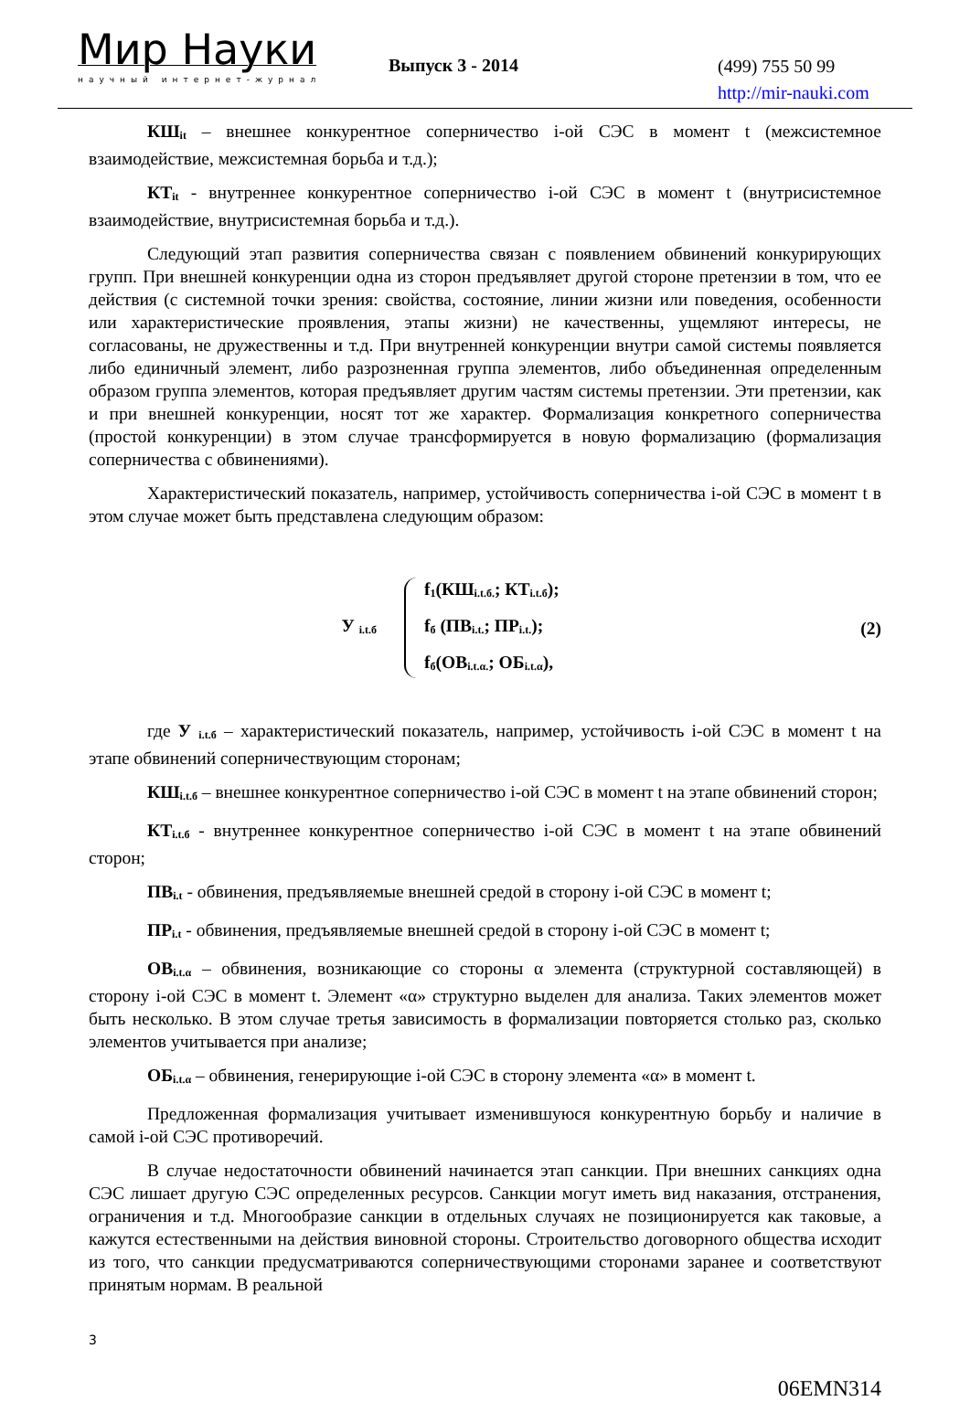Мир Науки
научный интернет-журнал
Выпуск 3 - 2014
(499) 755 50 99
http://mir-nauki.com
КШ<sub>it</sub> – внешнее конкурентное соперничество i-ой СЭС в момент t (межсистемное взаимодействие, межсистемная борьба и т.д.);
КТ<sub>it</sub> - внутреннее конкурентное соперничество i-ой СЭС в момент t (внутрисистемное взаимодействие, внутрисистемная борьба и т.д.).
Следующий этап развития соперничества связан с появлением обвинений конкурирующих групп. При внешней конкуренции одна из сторон предъявляет другой стороне претензии в том, что ее действия (с системной точки зрения: свойства, состояние, линии жизни или поведения, особенности или характеристические проявления, этапы жизни) не качественны, ущемляют интересы, не согласованы, не дружественны и т.д. При внутренней конкуренции внутри самой системы появляется либо единичный элемент, либо разрозненная группа элементов, либо объединенная определенным образом группа элементов, которая предъявляет другим частям системы претензии. Эти претензии, как и при внешней конкуренции, носят тот же характер. Формализация конкретного соперничества (простой конкуренции) в этом случае трансформируется в новую формализацию (формализация соперничества с обвинениями).
Характеристический показатель, например, устойчивость соперничества i-ой СЭС в момент t в этом случае может быть представлена следующим образом:
У <sub>i.t.б</sub>
f<sub>1</sub>(КШ<sub>i.t.б.</sub>; КТ<sub>i.t.б</sub>);
f<sub>б</sub> (ПВ<sub>i.t.</sub>; ПР<sub>i.t.</sub>);
f<sub>б</sub>(ОВ<sub>i.t.α.</sub>; ОБ<sub>i.t.α</sub>),
(2)
где У <sub>i.t.б</sub> – характеристический показатель, например, устойчивость i-ой СЭС в момент t на этапе обвинений соперничествующим сторонам;
КШ<sub>i.t.б</sub> – внешнее конкурентное соперничество i-ой СЭС в момент t на этапе обвинений сторон;
КТ<sub>i.t.б</sub> - внутреннее конкурентное соперничество i-ой СЭС в момент t на этапе обвинений сторон;
ПВ<sub>i.t</sub> - обвинения, предъявляемые внешней средой в сторону i-ой СЭС в момент t;
ПР<sub>i.t</sub> - обвинения, предъявляемые внешней средой в сторону i-ой СЭС в момент t;
ОВ<sub>i.t.α</sub> – обвинения, возникающие со стороны α элемента (структурной составляющей) в сторону i-ой СЭС в момент t. Элемент «α» структурно выделен для анализа. Таких элементов может быть несколько. В этом случае третья зависимость в формализации повторяется столько раз, сколько элементов учитывается при анализе;
ОБ<sub>i.t.α</sub> – обвинения, генерирующие i-ой СЭС в сторону элемента «α» в момент t.
Предложенная формализация учитывает изменившуюся конкурентную борьбу и наличие в самой i-ой СЭС противоречий.
В случае недостаточности обвинений начинается этап санкции. При внешних санкциях одна СЭС лишает другую СЭС определенных ресурсов. Санкции могут иметь вид наказания, отстранения, ограничения и т.д. Многообразие санкции в отдельных случаях не позиционируется как таковые, а кажутся естественными на действия виновной стороны. Строительство договорного общества исходит из того, что санкции предусматриваются соперничествующими сторонами заранее и соответствуют принятым нормам. В реальной
3
06EMN314